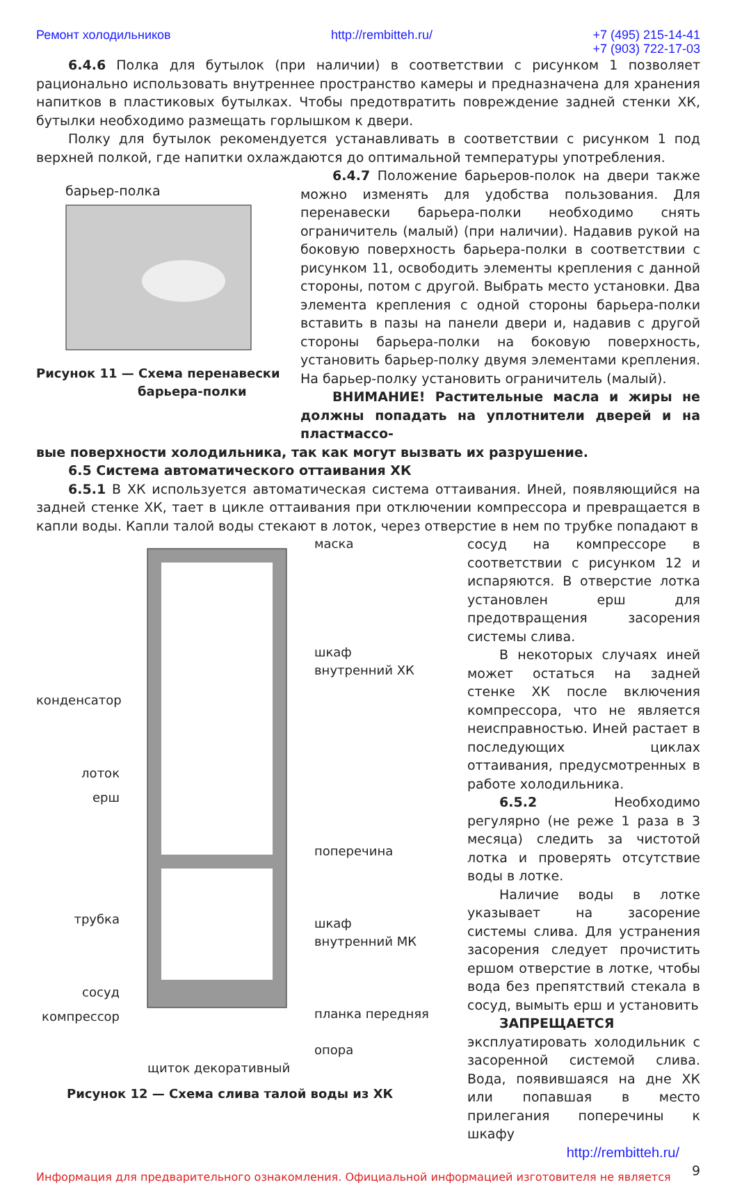Ремонт холодильников http://rembitteh.ru/ +7 (495) 215-14-41
+7 (903) 722-17-03
6.4.6 Полка для бутылок (при наличии) в соответствии с рисунком 1 позволяет рационально использовать внутреннее пространство камеры и предназначена для хранения напитков в пластиковых бутылках. Чтобы предотвратить повреждение задней стенки ХК, бутылки необходимо размещать горлышком к двери.
Полку для бутылок рекомендуется устанавливать в соответствии с рисунком 1 под верхней полкой, где напитки охлаждаются до оптимальной температуры употребления.
барьер-полка
Рисунок 11 — Схема перенавески
барьера-полки
6.4.7 Положение барьеров-полок на двери также можно изменять для удобства пользования. Для перенавески барьера-полки необходимо снять ограничитель (малый) (при наличии). Надавив рукой на боковую поверхность барьера-полки в соответствии с рисунком 11, освободить элементы крепления с данной стороны, потом с другой. Выбрать место установки. Два элемента крепления с одной стороны барьера-полки вставить в пазы на панели двери и, надавив с другой стороны барьера-полки на боковую поверхность, установить барьер-полку двумя элементами крепления. На барьер-полку установить ограничитель (малый).
ВНИМАНИЕ! Растительные масла и жиры не должны попадать на уплотнители дверей и на пластмассо-
вые поверхности холодильника, так как могут вызвать их разрушение.
6.5 Система автоматического оттаивания ХК
6.5.1 В ХК используется автоматическая система оттаивания. Иней, появляющийся на задней стенке ХК, тает в цикле оттаивания при отключении компрессора и превращается в капли воды. Капли талой воды стекают в лоток, через отверстие в нем по трубке попадают в
конденсатор
лоток
ерш
трубка
сосуд
компрессор
маска
шкаф
внутренний ХК
поперечина
шкаф
внутренний МК
планка передняя
опора
щиток декоративный
Рисунок 12 — Схема слива талой воды из ХК
сосуд на компрессоре в соответствии с рисунком 12 и испаряются. В отверстие лотка установлен ерш для предотвращения засорения системы слива.
В некоторых случаях иней может остаться на задней стенке ХК после включения компрессора, что не является неисправностью. Иней растает в последующих циклах оттаивания, предусмотренных в работе холодильника.
6.5.2 Необходимо регулярно (не реже 1 раза в 3 месяца) следить за чистотой лотка и проверять отсутствие воды в лотке.
Наличие воды в лотке указывает на засорение системы слива. Для устранения засорения следует прочистить ершом отверстие в лотке, чтобы вода без препятствий стекала в сосуд, вымыть ерш и установить
ЗАПРЕЩАЕТСЯ эксплуатировать холодильник с засоренной системой слива. Вода, появившаяся на дне ХК или попавшая в место прилегания поперечины к шкафу
http://rembitteh.ru/
Информация для предварительного ознакомления. Официальной информацией изготовителя не является
9